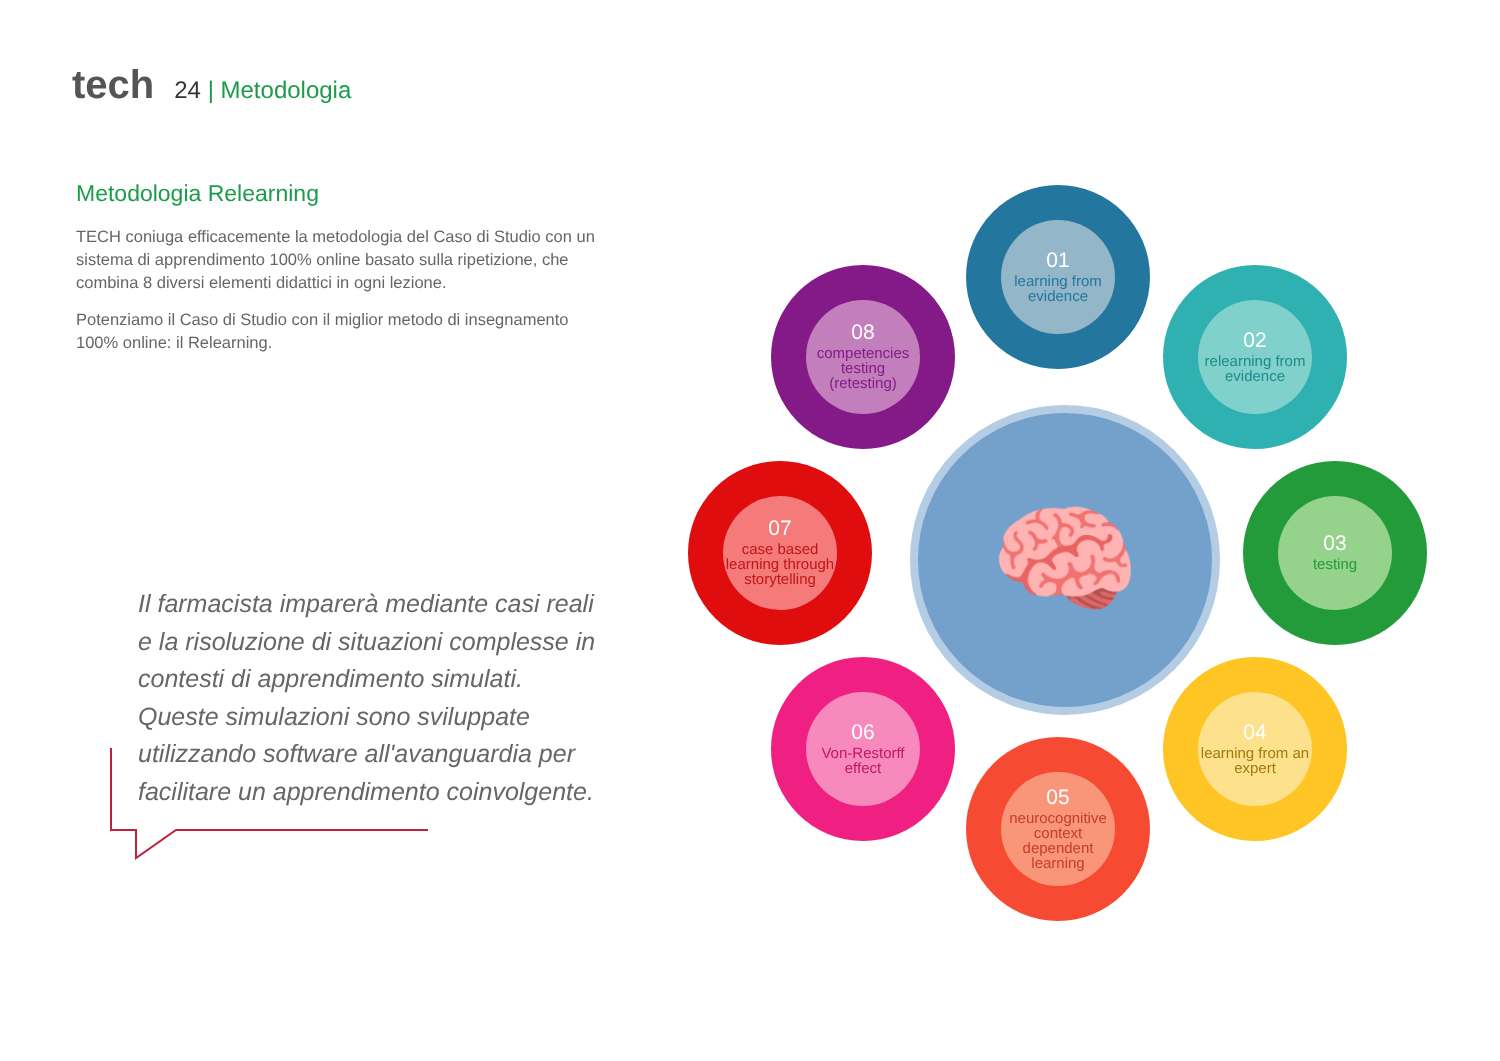tech
24 | Metodologia
Metodologia Relearning
TECH coniuga efficacemente la metodologia del Caso di Studio con un sistema di apprendimento 100% online basato sulla ripetizione, che combina 8 diversi elementi didattici in ogni lezione.
Potenziamo il Caso di Studio con il miglior metodo di insegnamento 100% online: il Relearning.
Il farmacista imparerà mediante casi reali e la risoluzione di situazioni complesse in contesti di apprendimento simulati. Queste simulazioni sono sviluppate utilizzando software all'avanguardia per facilitare un apprendimento coinvolgente.
🧠
01
learning from evidence
02
relearning from evidence
03
testing
04
learning from an expert
05
neurocognitive context dependent learning
06
Von-Restorff effect
07
case based learning through storytelling
08
competencies testing (retesting)